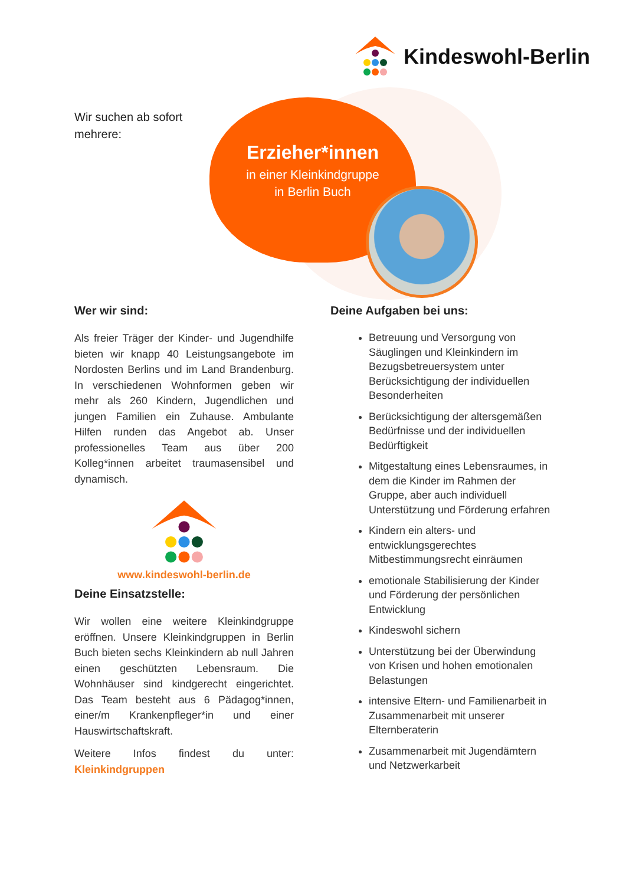Kindeswohl-Berlin
Wir suchen ab sofort
mehrere:
Erzieher*innen
in einer Kleinkindgruppe
in Berlin Buch
Wer wir sind:
Als freier Träger der Kinder- und Jugendhilfe bieten wir knapp 40 Leistungsangebote im Nordosten Berlins und im Land Brandenburg. In verschiedenen Wohnformen geben wir mehr als 260 Kindern, Jugendlichen und jungen Familien ein Zuhause. Ambulante Hilfen runden das Angebot ab. Unser professionelles Team aus über 200 Kolleg*innen arbeitet traumasensibel und dynamisch.
www.kindeswohl-berlin.de
Deine Einsatzstelle:
Wir wollen eine weitere Kleinkindgruppe eröffnen. Unsere Kleinkindgruppen in Berlin Buch bieten sechs Kleinkindern ab null Jahren einen geschützten Lebensraum. Die Wohnhäuser sind kindgerecht eingerichtet. Das Team besteht aus 6 Pädagog*innen, einer/m Krankenpfleger*in und einer Hauswirtschaftskraft.
Weitere Infos findest du unter: Kleinkindgruppen
Deine Aufgaben bei uns:
Betreuung und Versorgung von Säuglingen und Kleinkindern im Bezugsbetreuersystem unter Berücksichtigung der individuellen Besonderheiten
Berücksichtigung der altersgemäßen Bedürfnisse und der individuellen Bedürftigkeit
Mitgestaltung eines Lebensraumes, in dem die Kinder im Rahmen der Gruppe, aber auch individuell Unterstützung und Förderung erfahren
Kindern ein alters- und entwicklungsgerechtes Mitbestimmungsrecht einräumen
emotionale Stabilisierung der Kinder und Förderung der persönlichen Entwicklung
Kindeswohl sichern
Unterstützung bei der Überwindung von Krisen und hohen emotionalen Belastungen
intensive Eltern- und Familienarbeit in Zusammenarbeit mit unserer Elternberaterin
Zusammenarbeit mit Jugendämtern und Netzwerkarbeit